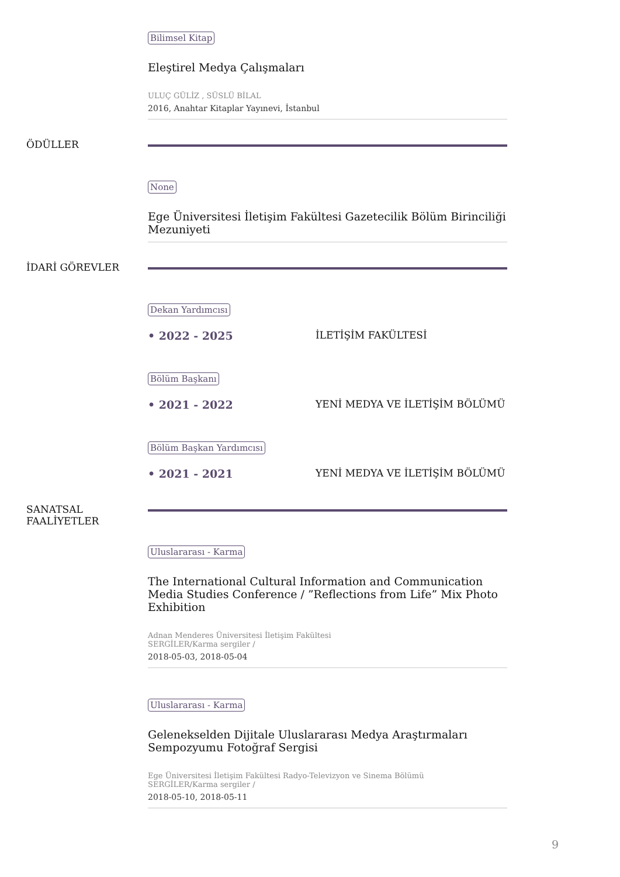Bilimsel Kitap
Eleştirel Medya Çalışmaları
ULUÇ GÜLİZ , SÜSLÜ BİLAL
2016, Anahtar Kitaplar Yayınevi, İstanbul
ÖDÜLLER
None
Ege Üniversitesi İletişim Fakültesi Gazetecilik Bölüm Birinciliği Mezuniyeti
İDARİ GÖREVLER
Dekan Yardımcısı
• 2022 - 2025 İLETİŞİM FAKÜLTESİ
Bölüm Başkanı
• 2021 - 2022 YENİ MEDYA VE İLETİŞİM BÖLÜMÜ
Bölüm Başkan Yardımcısı
• 2021 - 2021 YENİ MEDYA VE İLETİŞİM BÖLÜMÜ
SANATSAL FAALİYETLER
Uluslararası - Karma
The International Cultural Information and Communication Media Studies Conference / ”Reflections from Life” Mix Photo Exhibition
Adnan Menderes Üniversitesi İletişim Fakültesi
SERGİLER/Karma sergiler /
2018-05-03, 2018-05-04
Uluslararası - Karma
Gelenekselden Dijitale Uluslararası Medya Araştırmaları Sempozyumu Fotoğraf Sergisi
Ege Üniversitesi İletişim Fakültesi Radyo-Televizyon ve Sinema Bölümü
SERGİLER/Karma sergiler /
2018-05-10, 2018-05-11
9